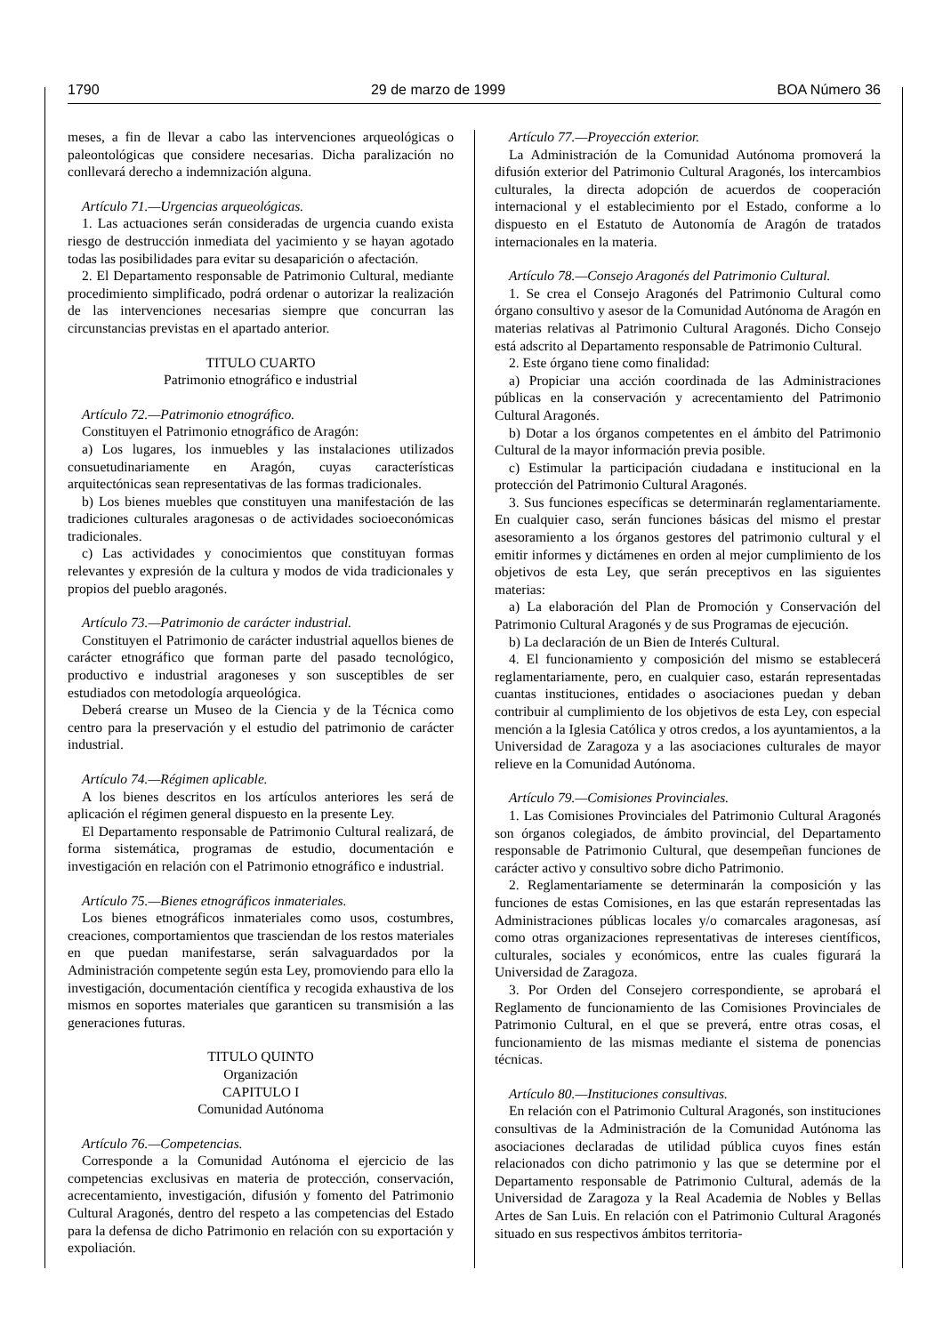1790 29 de marzo de 1999 BOA Número 36
meses, a fin de llevar a cabo las intervenciones arqueológicas o paleontológicas que considere necesarias. Dicha paralización no conllevará derecho a indemnización alguna.
Artículo 71.—Urgencias arqueológicas.
1. Las actuaciones serán consideradas de urgencia cuando exista riesgo de destrucción inmediata del yacimiento y se hayan agotado todas las posibilidades para evitar su desaparición o afectación.
2. El Departamento responsable de Patrimonio Cultural, mediante procedimiento simplificado, podrá ordenar o autorizar la realización de las intervenciones necesarias siempre que concurran las circunstancias previstas en el apartado anterior.
TITULO CUARTO
Patrimonio etnográfico e industrial
Artículo 72.—Patrimonio etnográfico.
Constituyen el Patrimonio etnográfico de Aragón:
a) Los lugares, los inmuebles y las instalaciones utilizados consuetudinariamente en Aragón, cuyas características arquitectónicas sean representativas de las formas tradicionales.
b) Los bienes muebles que constituyen una manifestación de las tradiciones culturales aragonesas o de actividades socioeconómicas tradicionales.
c) Las actividades y conocimientos que constituyan formas relevantes y expresión de la cultura y modos de vida tradicionales y propios del pueblo aragonés.
Artículo 73.—Patrimonio de carácter industrial.
Constituyen el Patrimonio de carácter industrial aquellos bienes de carácter etnográfico que forman parte del pasado tecnológico, productivo e industrial aragoneses y son susceptibles de ser estudiados con metodología arqueológica.
Deberá crearse un Museo de la Ciencia y de la Técnica como centro para la preservación y el estudio del patrimonio de carácter industrial.
Artículo 74.—Régimen aplicable.
A los bienes descritos en los artículos anteriores les será de aplicación el régimen general dispuesto en la presente Ley.
El Departamento responsable de Patrimonio Cultural realizará, de forma sistemática, programas de estudio, documentación e investigación en relación con el Patrimonio etnográfico e industrial.
Artículo 75.—Bienes etnográficos inmateriales.
Los bienes etnográficos inmateriales como usos, costumbres, creaciones, comportamientos que trasciendan de los restos materiales en que puedan manifestarse, serán salvaguardados por la Administración competente según esta Ley, promoviendo para ello la investigación, documentación científica y recogida exhaustiva de los mismos en soportes materiales que garanticen su transmisión a las generaciones futuras.
TITULO QUINTO
Organización
CAPITULO I
Comunidad Autónoma
Artículo 76.—Competencias.
Corresponde a la Comunidad Autónoma el ejercicio de las competencias exclusivas en materia de protección, conservación, acrecentamiento, investigación, difusión y fomento del Patrimonio Cultural Aragonés, dentro del respeto a las competencias del Estado para la defensa de dicho Patrimonio en relación con su exportación y expoliación.
Artículo 77.—Proyección exterior.
La Administración de la Comunidad Autónoma promoverá la difusión exterior del Patrimonio Cultural Aragonés, los intercambios culturales, la directa adopción de acuerdos de cooperación internacional y el establecimiento por el Estado, conforme a lo dispuesto en el Estatuto de Autonomía de Aragón de tratados internacionales en la materia.
Artículo 78.—Consejo Aragonés del Patrimonio Cultural.
1. Se crea el Consejo Aragonés del Patrimonio Cultural como órgano consultivo y asesor de la Comunidad Autónoma de Aragón en materias relativas al Patrimonio Cultural Aragonés. Dicho Consejo está adscrito al Departamento responsable de Patrimonio Cultural.
2. Este órgano tiene como finalidad:
a) Propiciar una acción coordinada de las Administraciones públicas en la conservación y acrecentamiento del Patrimonio Cultural Aragonés.
b) Dotar a los órganos competentes en el ámbito del Patrimonio Cultural de la mayor información previa posible.
c) Estimular la participación ciudadana e institucional en la protección del Patrimonio Cultural Aragonés.
3. Sus funciones específicas se determinarán reglamentariamente. En cualquier caso, serán funciones básicas del mismo el prestar asesoramiento a los órganos gestores del patrimonio cultural y el emitir informes y dictámenes en orden al mejor cumplimiento de los objetivos de esta Ley, que serán preceptivos en las siguientes materias:
a) La elaboración del Plan de Promoción y Conservación del Patrimonio Cultural Aragonés y de sus Programas de ejecución.
b) La declaración de un Bien de Interés Cultural.
4. El funcionamiento y composición del mismo se establecerá reglamentariamente, pero, en cualquier caso, estarán representadas cuantas instituciones, entidades o asociaciones puedan y deban contribuir al cumplimiento de los objetivos de esta Ley, con especial mención a la Iglesia Católica y otros credos, a los ayuntamientos, a la Universidad de Zaragoza y a las asociaciones culturales de mayor relieve en la Comunidad Autónoma.
Artículo 79.—Comisiones Provinciales.
1. Las Comisiones Provinciales del Patrimonio Cultural Aragonés son órganos colegiados, de ámbito provincial, del Departamento responsable de Patrimonio Cultural, que desempeñan funciones de carácter activo y consultivo sobre dicho Patrimonio.
2. Reglamentariamente se determinarán la composición y las funciones de estas Comisiones, en las que estarán representadas las Administraciones públicas locales y/o comarcales aragonesas, así como otras organizaciones representativas de intereses científicos, culturales, sociales y económicos, entre las cuales figurará la Universidad de Zaragoza.
3. Por Orden del Consejero correspondiente, se aprobará el Reglamento de funcionamiento de las Comisiones Provinciales de Patrimonio Cultural, en el que se preverá, entre otras cosas, el funcionamiento de las mismas mediante el sistema de ponencias técnicas.
Artículo 80.—Instituciones consultivas.
En relación con el Patrimonio Cultural Aragonés, son instituciones consultivas de la Administración de la Comunidad Autónoma las asociaciones declaradas de utilidad pública cuyos fines están relacionados con dicho patrimonio y las que se determine por el Departamento responsable de Patrimonio Cultural, además de la Universidad de Zaragoza y la Real Academia de Nobles y Bellas Artes de San Luis. En relación con el Patrimonio Cultural Aragonés situado en sus respectivos ámbitos territoria-